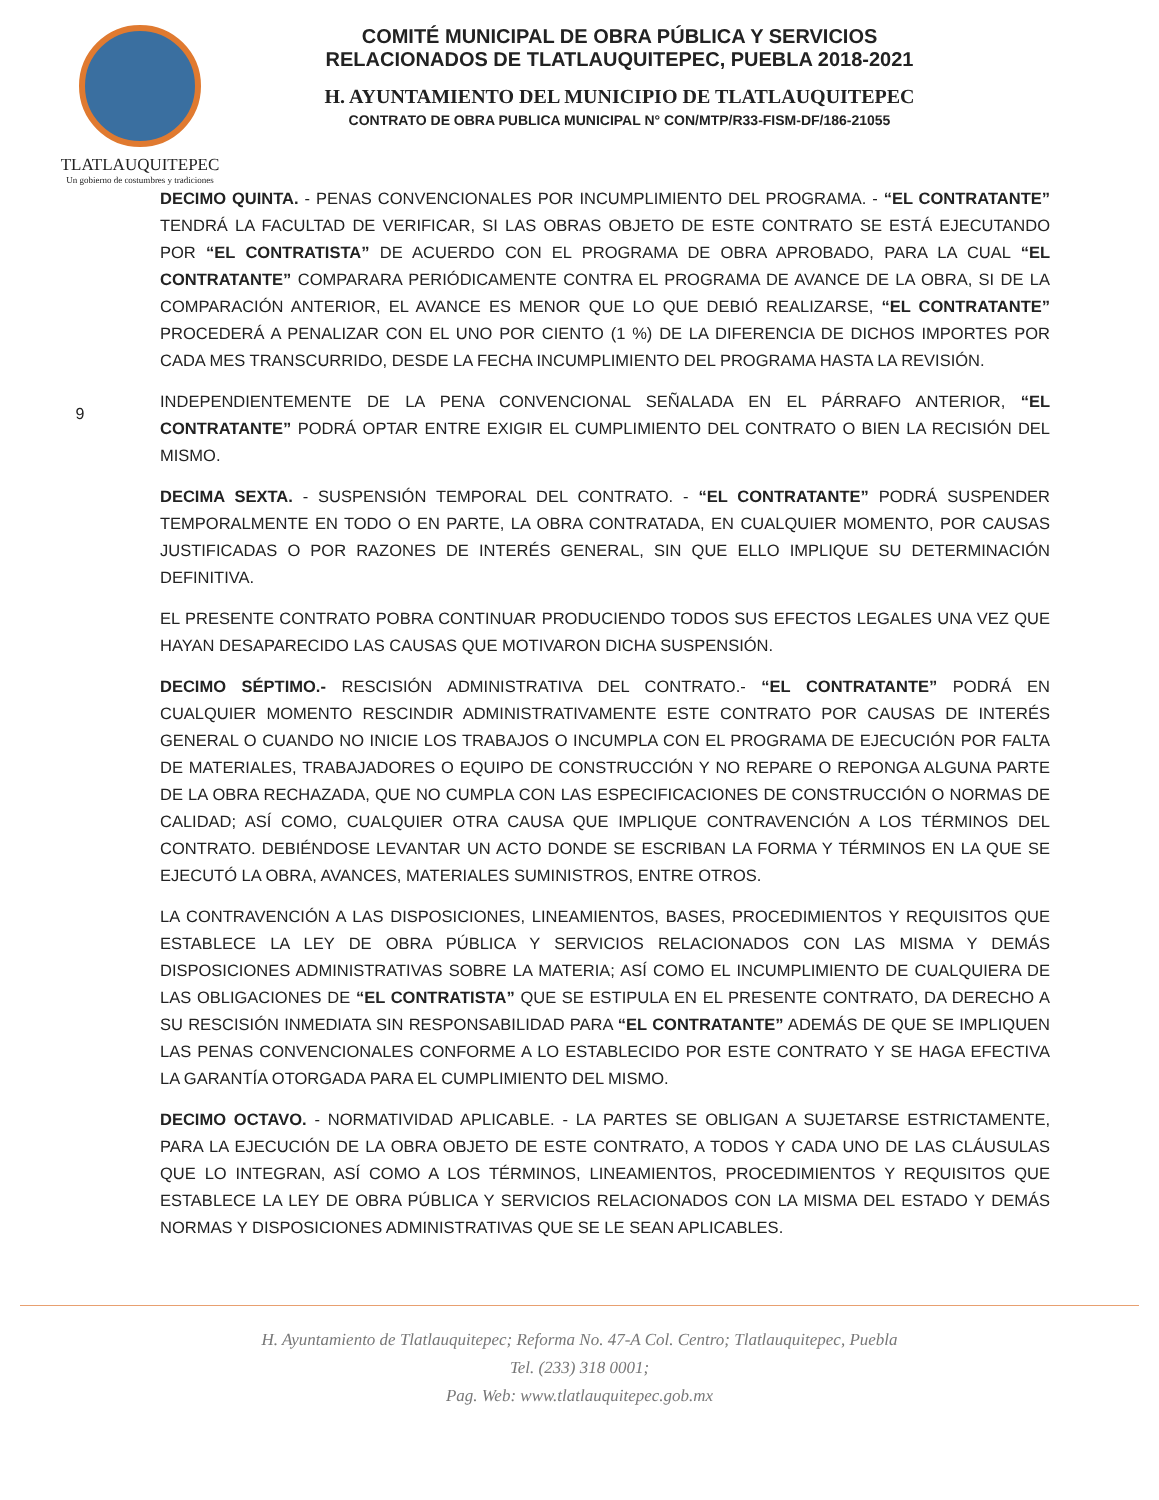TLATLAUQUITEPEC
Un gobierno de costumbres y tradiciones
COMITÉ MUNICIPAL DE OBRA PÚBLICA Y SERVICIOS
RELACIONADOS DE TLATLAUQUITEPEC, PUEBLA 2018-2021
H. AYUNTAMIENTO DEL MUNICIPIO DE TLATLAUQUITEPEC
CONTRATO DE OBRA PUBLICA MUNICIPAL N° CON/MTP/R33-FISM-DF/186-21055
9
DECIMO QUINTA. - PENAS CONVENCIONALES POR INCUMPLIMIENTO DEL PROGRAMA. - “EL CONTRATANTE” TENDRÁ LA FACULTAD DE VERIFICAR, SI LAS OBRAS OBJETO DE ESTE CONTRATO SE ESTÁ EJECUTANDO POR “EL CONTRATISTA” DE ACUERDO CON EL PROGRAMA DE OBRA APROBADO, PARA LA CUAL “EL CONTRATANTE” COMPARARA PERIÓDICAMENTE CONTRA EL PROGRAMA DE AVANCE DE LA OBRA, SI DE LA COMPARACIÓN ANTERIOR, EL AVANCE ES MENOR QUE LO QUE DEBIÓ REALIZARSE, “EL CONTRATANTE” PROCEDERÁ A PENALIZAR CON EL UNO POR CIENTO (1 %) DE LA DIFERENCIA DE DICHOS IMPORTES POR CADA MES TRANSCURRIDO, DESDE LA FECHA INCUMPLIMIENTO DEL PROGRAMA HASTA LA REVISIÓN.
INDEPENDIENTEMENTE DE LA PENA CONVENCIONAL SEÑALADA EN EL PÁRRAFO ANTERIOR, “EL CONTRATANTE” PODRÁ OPTAR ENTRE EXIGIR EL CUMPLIMIENTO DEL CONTRATO O BIEN LA RECISIÓN DEL MISMO.
DECIMA SEXTA. - SUSPENSIÓN TEMPORAL DEL CONTRATO. - “EL CONTRATANTE” PODRÁ SUSPENDER TEMPORALMENTE EN TODO O EN PARTE, LA OBRA CONTRATADA, EN CUALQUIER MOMENTO, POR CAUSAS JUSTIFICADAS O POR RAZONES DE INTERÉS GENERAL, SIN QUE ELLO IMPLIQUE SU DETERMINACIÓN DEFINITIVA.
EL PRESENTE CONTRATO POBRA CONTINUAR PRODUCIENDO TODOS SUS EFECTOS LEGALES UNA VEZ QUE HAYAN DESAPARECIDO LAS CAUSAS QUE MOTIVARON DICHA SUSPENSIÓN.
DECIMO SÉPTIMO.- RESCISIÓN ADMINISTRATIVA DEL CONTRATO.- “EL CONTRATANTE” PODRÁ EN CUALQUIER MOMENTO RESCINDIR ADMINISTRATIVAMENTE ESTE CONTRATO POR CAUSAS DE INTERÉS GENERAL O CUANDO NO INICIE LOS TRABAJOS O INCUMPLA CON EL PROGRAMA DE EJECUCIÓN POR FALTA DE MATERIALES, TRABAJADORES O EQUIPO DE CONSTRUCCIÓN Y NO REPARE O REPONGA ALGUNA PARTE DE LA OBRA RECHAZADA, QUE NO CUMPLA CON LAS ESPECIFICACIONES DE CONSTRUCCIÓN O NORMAS DE CALIDAD; ASÍ COMO, CUALQUIER OTRA CAUSA QUE IMPLIQUE CONTRAVENCIÓN A LOS TÉRMINOS DEL CONTRATO. DEBIÉNDOSE LEVANTAR UN ACTO DONDE SE ESCRIBAN LA FORMA Y TÉRMINOS EN LA QUE SE EJECUTÓ LA OBRA, AVANCES, MATERIALES SUMINISTROS, ENTRE OTROS.
LA CONTRAVENCIÓN A LAS DISPOSICIONES, LINEAMIENTOS, BASES, PROCEDIMIENTOS Y REQUISITOS QUE ESTABLECE LA LEY DE OBRA PÚBLICA Y SERVICIOS RELACIONADOS CON LAS MISMA Y DEMÁS DISPOSICIONES ADMINISTRATIVAS SOBRE LA MATERIA; ASÍ COMO EL INCUMPLIMIENTO DE CUALQUIERA DE LAS OBLIGACIONES DE “EL CONTRATISTA” QUE SE ESTIPULA EN EL PRESENTE CONTRATO, DA DERECHO A SU RESCISIÓN INMEDIATA SIN RESPONSABILIDAD PARA “EL CONTRATANTE” ADEMÁS DE QUE SE IMPLIQUEN LAS PENAS CONVENCIONALES CONFORME A LO ESTABLECIDO POR ESTE CONTRATO Y SE HAGA EFECTIVA LA GARANTÍA OTORGADA PARA EL CUMPLIMIENTO DEL MISMO.
DECIMO OCTAVO. - NORMATIVIDAD APLICABLE. - LA PARTES SE OBLIGAN A SUJETARSE ESTRICTAMENTE, PARA LA EJECUCIÓN DE LA OBRA OBJETO DE ESTE CONTRATO, A TODOS Y CADA UNO DE LAS CLÁUSULAS QUE LO INTEGRAN, ASÍ COMO A LOS TÉRMINOS, LINEAMIENTOS, PROCEDIMIENTOS Y REQUISITOS QUE ESTABLECE LA LEY DE OBRA PÚBLICA Y SERVICIOS RELACIONADOS CON LA MISMA DEL ESTADO Y DEMÁS NORMAS Y DISPOSICIONES ADMINISTRATIVAS QUE SE LE SEAN APLICABLES.
H. Ayuntamiento de Tlatlauquitepec; Reforma No. 47-A Col. Centro; Tlatlauquitepec, Puebla
Tel. (233) 318 0001;
Pag. Web: www.tlatlauquitepec.gob.mx